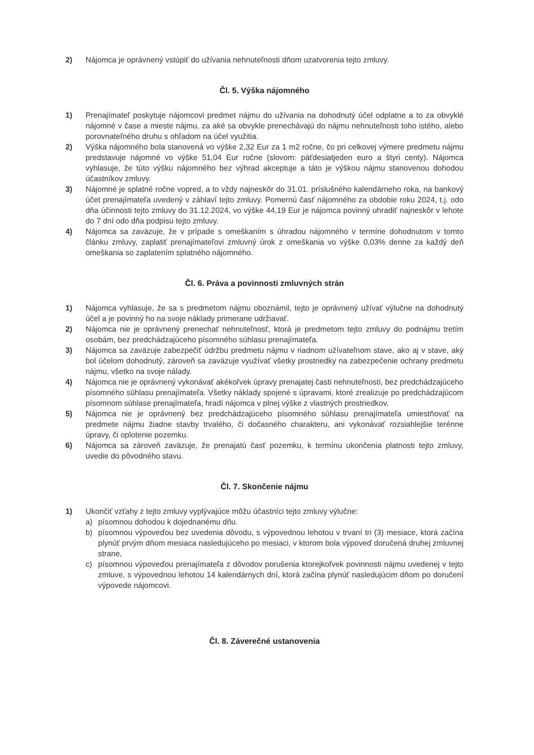2) Nájomca je oprávnený vstúpiť do užívania nehnuteľnosti dňom uzatvorenia tejto zmluvy.
Čl. 5. Výška nájomného
1) Prenajímateľ poskytuje nájomcovi predmet nájmu do užívania na dohodnutý účel odplatne a to za obvyklé nájomné v čase a mieste nájmu, za aké sa obvykle prenechávajú do nájmu nehnuteľnosti toho istého, alebo porovnateľného druhu s ohľadom na účel využitia.
2) Výška nájomného bola stanovená vo výške 2,32 Eur za 1 m2 ročne, čo pri celkovej výmere predmetu nájmu predstavuje nájomné vo výške 51,04 Eur ročne (slovom: päťdesiatjeden euro a štyri centy). Nájomca vyhlasuje, že túto výšku nájomného bez výhrad akceptuje a táto je výškou nájmu stanovenou dohodou účastníkov zmluvy.
3) Nájomné je splatné ročne vopred, a to vždy najneskôr do 31.01. príslušného kalendárneho roka, na bankový účet prenajímateľa uvedený v záhlaví tejto zmluvy. Pomernú časť nájomného za obdobie roku 2024, t.j. odo dňa účinnosti tejto zmluvy do 31.12.2024, vo výške 44,19 Eur je nájomca povinný uhradiť najneskôr v lehote do 7 dní odo dňa podpisu tejto zmluvy.
4) Nájomca sa zaväzuje, že v prípade s omeškaním s úhradou nájomného v termíne dohodnutom v tomto článku zmluvy, zaplatiť prenajímateľovi zmluvný úrok z omeškania vo výške 0,03% denne za každý deň omeškania so zaplatením splatného nájomného.
Čl. 6. Práva a povinnosti zmluvných strán
1) Nájomca vyhlasuje, že sa s predmetom nájmu oboznámil, tejto je oprávnený užívať výlučne na dohodnutý účel a je povinný ho na svoje náklady primerane udržiavať.
2) Nájomca nie je oprávnený prenechať nehnuteľnosť, ktorá je predmetom tejto zmluvy do podnájmu tretím osobám, bez predchádzajúceho písomného súhlasu prenajímateľa.
3) Nájomca sa zaväzuje zabezpečiť údržbu predmetu nájmu v riadnom užívateľnom stave, ako aj v stave, aký bol účelom dohodnutý, zároveň sa zaväzuje využívať všetky prostriedky na zabezpečenie ochrany predmetu nájmu, všetko na svoje nálady.
4) Nájomca nie je oprávnený vykonávať akékoľvek úpravy prenajatej časti nehnuteľnosti, bez predchádzajúceho písomného súhlasu prenajímateľa. Všetky náklady spojené s úpravami, ktoré zrealizuje po predchádzajúcom písomnom súhlase prenajímateľa, hradí nájomca v plnej výške z vlastných prostriedkov.
5) Nájomca nie je oprávnený bez predchádzajúceho písomného súhlasu prenajímateľa umiestňovať na predmete nájmu žiadne stavby trvalého, či dočasného charakteru, ani vykonávať rozsiahlejšie terénne úpravy, či oplotenie pozemku.
6) Nájomca sa zároveň zaväzuje, že prenajatú časť pozemku, k termínu ukončenia platnosti tejto zmluvy, uvedie do pôvodného stavu.
Čl. 7. Skončenie nájmu
1) Ukončiť vzťahy z tejto zmluvy vyplývajúce môžu účastníci tejto zmluvy výlučne:
a) písomnou dohodou k dojednanému dňu.
b) písomnou výpoveďou bez uvedenia dôvodu, s výpovednou lehotou v trvaní tri (3) mesiace, ktorá začína plynúť prvým dňom mesiaca nasledujúceho po mesiaci, v ktorom bola výpoveď doručená druhej zmluvnej strane,
c) písomnou výpoveďou prenajímateľa z dôvodov porušenia ktorejkoľvek povinnosti nájmu uvedenej v tejto zmluve, s výpovednou lehotou 14 kalendárnych dní, ktorá začína plynúť nasledujúcim dňom po doručení výpovede nájomcovi.
Čl. 8. Záverečné ustanovenia